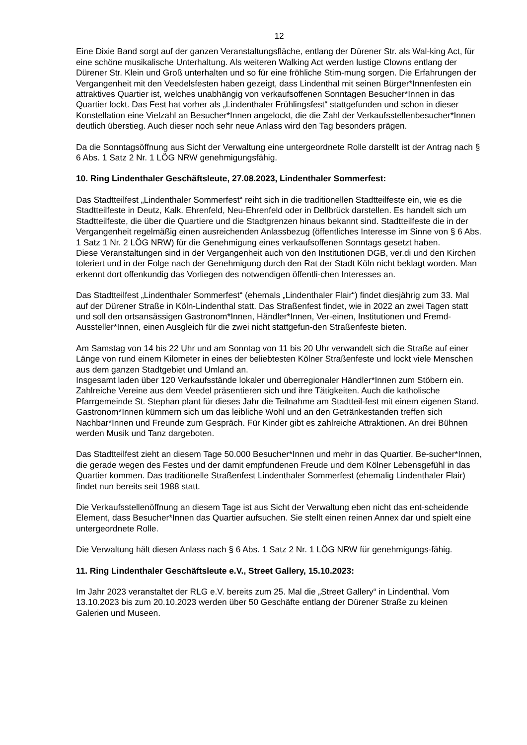12
Eine Dixie Band sorgt auf der ganzen Veranstaltungsfläche, entlang der Dürener Str. als Wal-king Act, für eine schöne musikalische Unterhaltung. Als weiteren Walking Act werden lustige Clowns entlang der Dürener Str. Klein und Groß unterhalten und so für eine fröhliche Stim-mung sorgen. Die Erfahrungen der Vergangenheit mit den Veedelsfesten haben gezeigt, dass Lindenthal mit seinen Bürger*Innenfesten ein attraktives Quartier ist, welches unabhängig von verkaufsoffenen Sonntagen Besucher*Innen in das Quartier lockt. Das Fest hat vorher als „Lindenthaler Frühlingsfest“ stattgefunden und schon in dieser Konstellation eine Vielzahl an Besucher*Innen angelockt, die die Zahl der Verkaufsstellenbesucher*Innen deutlich überstieg. Auch dieser noch sehr neue Anlass wird den Tag besonders prägen.
Da die Sonntagsöffnung aus Sicht der Verwaltung eine untergeordnete Rolle darstellt ist der Antrag nach § 6 Abs. 1 Satz 2 Nr. 1 LÖG NRW genehmigungsfähig.
10. Ring Lindenthaler Geschäftsleute, 27.08.2023, Lindenthaler Sommerfest:
Das Stadtteilfest „Lindenthaler Sommerfest“ reiht sich in die traditionellen Stadtteilfeste ein, wie es die Stadtteilfeste in Deutz, Kalk. Ehrenfeld, Neu-Ehrenfeld oder in Dellbrück darstellen. Es handelt sich um Stadtteilfeste, die über die Quartiere und die Stadtgrenzen hinaus bekannt sind. Stadtteilfeste die in der Vergangenheit regelmäßig einen ausreichenden Anlassbezug (öffentliches Interesse im Sinne von § 6 Abs. 1 Satz 1 Nr. 2 LÖG NRW) für die Genehmigung eines verkaufsoffenen Sonntags gesetzt haben.
Diese Veranstaltungen sind in der Vergangenheit auch von den Institutionen DGB, ver.di und den Kirchen toleriert und in der Folge nach der Genehmigung durch den Rat der Stadt Köln nicht beklagt worden. Man erkennt dort offenkundig das Vorliegen des notwendigen öffentli-chen Interesses an.
Das Stadtteilfest „Lindenthaler Sommerfest“ (ehemals „Lindenthaler Flair“) findet diesjährig zum 33. Mal auf der Dürener Straße in Köln-Lindenthal statt. Das Straßenfest findet, wie in 2022 an zwei Tagen statt und soll den ortsansässigen Gastronom*Innen, Händler*Innen, Ver-einen, Institutionen und Fremd-Aussteller*Innen, einen Ausgleich für die zwei nicht stattgefun-den Straßenfeste bieten.
Am Samstag von 14 bis 22 Uhr und am Sonntag von 11 bis 20 Uhr verwandelt sich die Straße auf einer Länge von rund einem Kilometer in eines der beliebtesten Kölner Straßenfeste und lockt viele Menschen aus dem ganzen Stadtgebiet und Umland an.
Insgesamt laden über 120 Verkaufsstände lokaler und überregionaler Händler*Innen zum Stöbern ein. Zahlreiche Vereine aus dem Veedel präsentieren sich und ihre Tätigkeiten. Auch die katholische Pfarrgemeinde St. Stephan plant für dieses Jahr die Teilnahme am Stadtteil-fest mit einem eigenen Stand. Gastronom*Innen kümmern sich um das leibliche Wohl und an den Getränkestanden treffen sich Nachbar*Innen und Freunde zum Gespräch. Für Kinder gibt es zahlreiche Attraktionen. An drei Bühnen werden Musik und Tanz dargeboten.
Das Stadtteilfest zieht an diesem Tage 50.000 Besucher*Innen und mehr in das Quartier. Be-sucher*Innen, die gerade wegen des Festes und der damit empfundenen Freude und dem Kölner Lebensgefühl in das Quartier kommen. Das traditionelle Straßenfest Lindenthaler Sommerfest (ehemalig Lindenthaler Flair) findet nun bereits seit 1988 statt.
Die Verkaufsstellenöffnung an diesem Tage ist aus Sicht der Verwaltung eben nicht das ent-scheidende Element, dass Besucher*Innen das Quartier aufsuchen. Sie stellt einen reinen Annex dar und spielt eine untergeordnete Rolle.
Die Verwaltung hält diesen Anlass nach § 6 Abs. 1 Satz 2 Nr. 1 LÖG NRW für genehmigungs-fähig.
11. Ring Lindenthaler Geschäftsleute e.V., Street Gallery, 15.10.2023:
Im Jahr 2023 veranstaltet der RLG e.V. bereits zum 25. Mal die „Street Gallery“ in Lindenthal. Vom 13.10.2023 bis zum 20.10.2023 werden über 50 Geschäfte entlang der Dürener Straße zu kleinen Galerien und Museen.